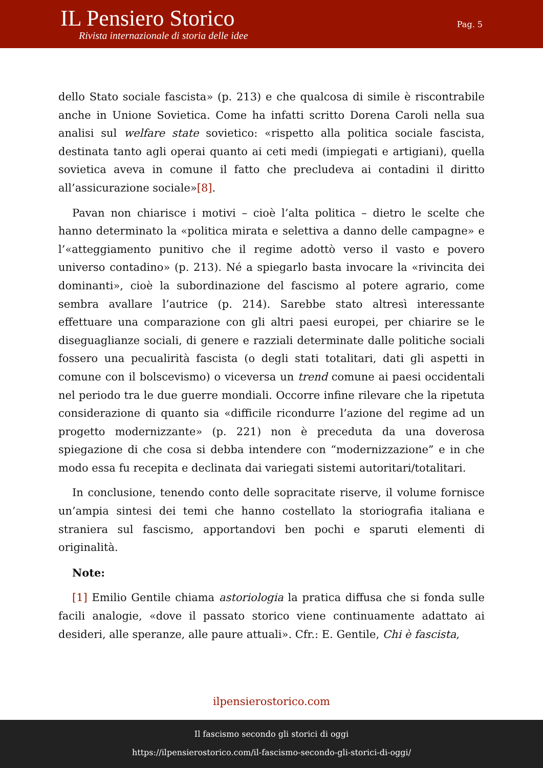IL Pensiero Storico
Rivista internazionale di storia delle idee
Pag. 5
dello Stato sociale fascista» (p. 213) e che qualcosa di simile è riscontrabile anche in Unione Sovietica. Come ha infatti scritto Dorena Caroli nella sua analisi sul welfare state sovietico: «rispetto alla politica sociale fascista, destinata tanto agli operai quanto ai ceti medi (impiegati e artigiani), quella sovietica aveva in comune il fatto che precludeva ai contadini il diritto all’assicurazione sociale»[8].
Pavan non chiarisce i motivi – cioè l’alta politica – dietro le scelte che hanno determinato la «politica mirata e selettiva a danno delle campagne» e l’«atteggiamento punitivo che il regime adottò verso il vasto e povero universo contadino» (p. 213). Né a spiegarlo basta invocare la «rivincita dei dominanti», cioè la subordinazione del fascismo al potere agrario, come sembra avallare l’autrice (p. 214). Sarebbe stato altresì interessante effettuare una comparazione con gli altri paesi europei, per chiarire se le diseguaglianze sociali, di genere e razziali determinate dalle politiche sociali fossero una pecualirità fascista (o degli stati totalitari, dati gli aspetti in comune con il bolscevismo) o viceversa un trend comune ai paesi occidentali nel periodo tra le due guerre mondiali. Occorre infine rilevare che la ripetuta considerazione di quanto sia «difficile ricondurre l’azione del regime ad un progetto modernizzante» (p. 221) non è preceduta da una doverosa spiegazione di che cosa si debba intendere con “modernizzazione” e in che modo essa fu recepita e declinata dai variegati sistemi autoritari/totalitari.
In conclusione, tenendo conto delle sopracitate riserve, il volume fornisce un’ampia sintesi dei temi che hanno costellato la storiografia italiana e straniera sul fascismo, apportandovi ben pochi e sparuti elementi di originalità.
Note:
[1] Emilio Gentile chiama astoriologia la pratica diffusa che si fonda sulle facili analogie, «dove il passato storico viene continuamente adattato ai desideri, alle speranze, alle paure attuali». Cfr.: E. Gentile, Chi è fascista,
ilpensierostorico.com
Il fascismo secondo gli storici di oggi
https://ilpensierostorico.com/il-fascismo-secondo-gli-storici-di-oggi/